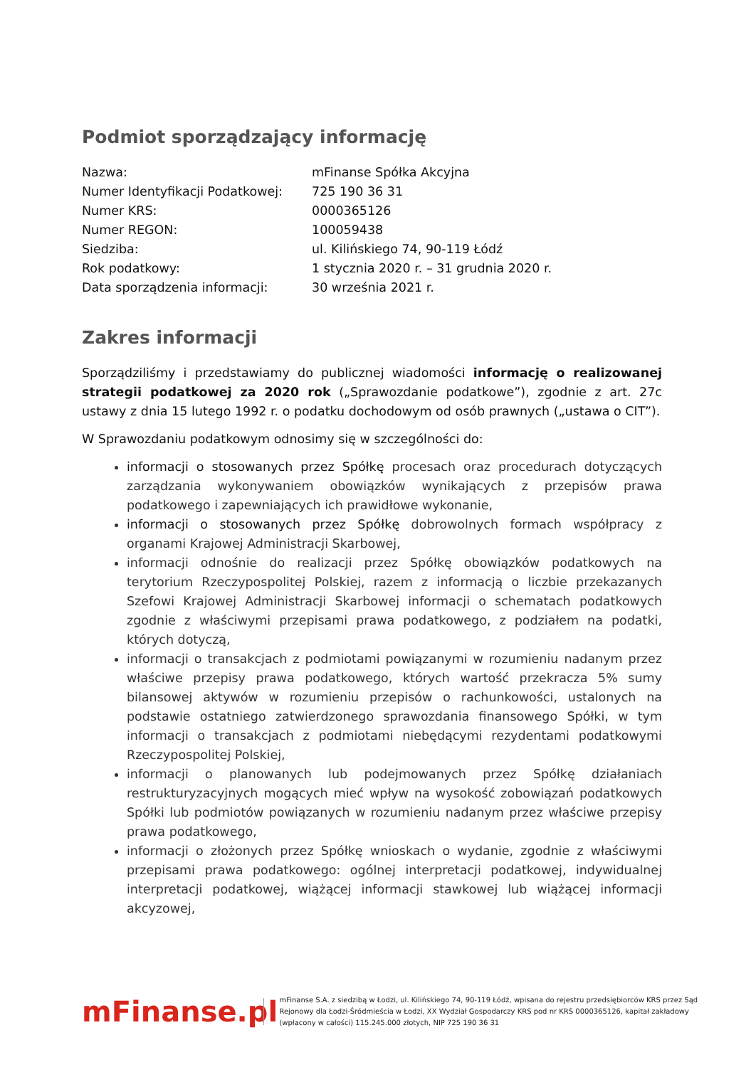Podmiot sporządzający informację
| Nazwa: | mFinanse Spółka Akcyjna |
| Numer Identyfikacji Podatkowej: | 725 190 36 31 |
| Numer KRS: | 0000365126 |
| Numer REGON: | 100059438 |
| Siedziba: | ul. Kilińskiego 74, 90-119 Łódź |
| Rok podatkowy: | 1 stycznia 2020 r. – 31 grudnia 2020 r. |
| Data sporządzenia informacji: | 30 września 2021 r. |
Zakres informacji
Sporządziliśmy i przedstawiamy do publicznej wiadomości informację o realizowanej strategii podatkowej za 2020 rok („Sprawozdanie podatkowe”), zgodnie z art. 27c ustawy z dnia 15 lutego 1992 r. o podatku dochodowym od osób prawnych („ustawa o CIT”).
W Sprawozdaniu podatkowym odnosimy się w szczególności do:
informacji o stosowanych przez Spółkę procesach oraz procedurach dotyczących zarządzania wykonywaniem obowiązków wynikających z przepisów prawa podatkowego i zapewniających ich prawidłowe wykonanie,
informacji o stosowanych przez Spółkę dobrowolnych formach współpracy z organami Krajowej Administracji Skarbowej,
informacji odnośnie do realizacji przez Spółkę obowiązków podatkowych na terytorium Rzeczypospolitej Polskiej, razem z informacją o liczbie przekazanych Szefowi Krajowej Administracji Skarbowej informacji o schematach podatkowych zgodnie z właściwymi przepisami prawa podatkowego, z podziałem na podatki, których dotyczą,
informacji o transakcjach z podmiotami powiązanymi w rozumieniu nadanym przez właściwe przepisy prawa podatkowego, których wartość przekracza 5% sumy bilansowej aktywów w rozumieniu przepisów o rachunkowości, ustalonych na podstawie ostatniego zatwierdzonego sprawozdania finansowego Spółki, w tym informacji o transakcjach z podmiotami niebędącymi rezydentami podatkowymi Rzeczypospolitej Polskiej,
informacji o planowanych lub podejmowanych przez Spółkę działaniach restrukturyzacyjnych mogących mieć wpływ na wysokość zobowiązań podatkowych Spółki lub podmiotów powiązanych w rozumieniu nadanym przez właściwe przepisy prawa podatkowego,
informacji o złożonych przez Spółkę wnioskach o wydanie, zgodnie z właściwymi przepisami prawa podatkowego: ogólnej interpretacji podatkowej, indywidualnej interpretacji podatkowej, wiążącej informacji stawkowej lub wiążącej informacji akcyzowej,
mFinanse.pl
mFinanse S.A. z siedzibą w Łodzi, ul. Kilińskiego 74, 90-119 Łódź, wpisana do rejestru przedsiębiorców KRS przez Sąd Rejonowy dla Łodzi-Śródmieścia w Łodzi, XX Wydział Gospodarczy KRS pod nr KRS 0000365126, kapitał zakładowy (wpłacony w całości) 115.245.000 złotych, NIP 725 190 36 31